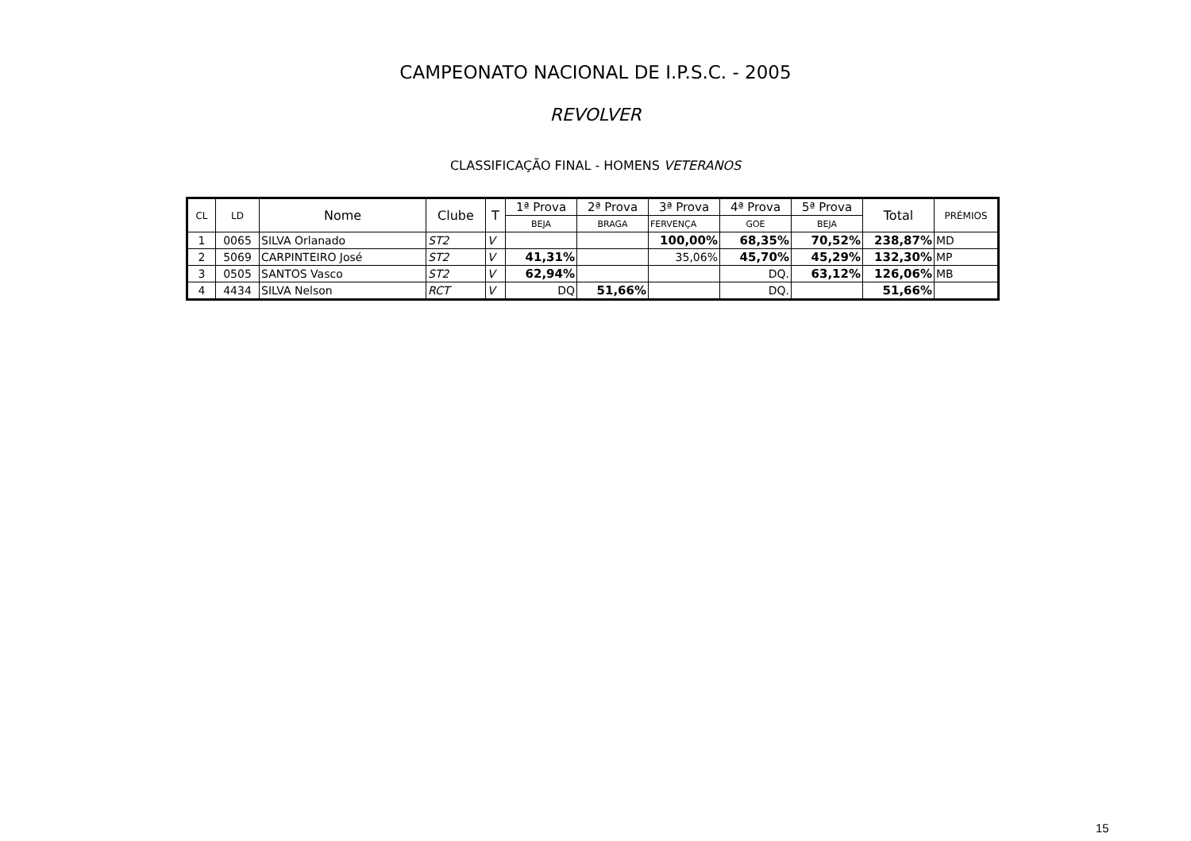CAMPEONATO NACIONAL DE I.P.S.C. - 2005
REVOLVER
CLASSIFICAÇÃO FINAL - HOMENS VETERANOS
| CL | LD | Nome | Clube | T | 1ª Prova | 2ª Prova | 3ª Prova | 4ª Prova | 5ª Prova | Total | PRÉMIOS |
| --- | --- | --- | --- | --- | --- | --- | --- | --- | --- | --- | --- |
| | | | | | BEJA | BRAGA | FERVENÇA | GOE | BEJA | | |
| 1 | 0065 | SILVA Orlanado | ST2 | V | | | 100,00% | 68,35% | 70,52% | 238,87% | MD |
| 2 | 5069 | CARPINTEIRO José | ST2 | V | 41,31% | | 35,06% | 45,70% | 45,29% | 132,30% | MP |
| 3 | 0505 | SANTOS Vasco | ST2 | V | 62,94% | | | DQ. | 63,12% | 126,06% | MB |
| 4 | 4434 | SILVA Nelson | RCT | V | DQ | 51,66% | | DQ. | | 51,66% | |
15